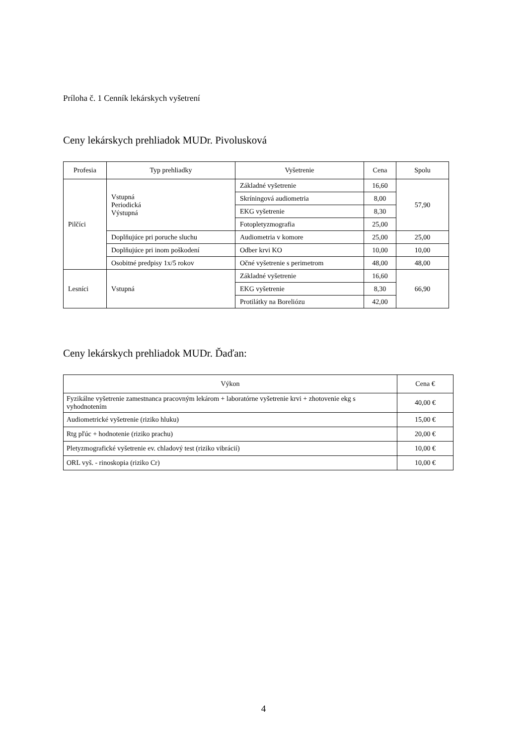Príloha č. 1 Cenník lekárskych vyšetrení
Ceny lekárskych prehliadok MUDr. Pivolusková
| Profesia | Typ prehliadky | Vyšetrenie | Cena | Spolu |
| --- | --- | --- | --- | --- |
| Pilčíci | Vstupná Periodická Výstupná | Základné vyšetrenie | 16,60 | 57,90 |
| | | Skríningová audiometria | 8,00 | |
| | | EKG vyšetrenie | 8,30 | |
| | | Fotopletyzmografia | 25,00 | |
| | Doplňujúce pri poruche sluchu | Audiometria v komore | 25,00 | 25,00 |
| | Doplňujúce pri inom poškodení | Odber krvi KO | 10,00 | 10,00 |
| | Osobitné predpisy 1x/5 rokov | Očné vyšetrenie s perimetrom | 48,00 | 48,00 |
| Lesníci | Vstupná | Základné vyšetrenie | 16,60 | 66,90 |
| | | EKG vyšetrenie | 8,30 | |
| | | Protilátky na Boreliózu | 42,00 | |
Ceny lekárskych prehliadok MUDr. Ďaďan:
| Výkon | Cena € |
| --- | --- |
| Fyzikálne vyšetrenie zamestnanca pracovným lekárom + laboratórne vyšetrenie krvi + zhotovenie ekg s vyhodnotením | 40,00 € |
| Audiometrické vyšetrenie (riziko hluku) | 15,00 € |
| Rtg pľúc + hodnotenie (riziko prachu) | 20,00 € |
| Pletyzmografické vyšetrenie ev. chladový test (riziko vibrácií) | 10,00 € |
| ORL vyš. - rinoskopia (riziko Cr) | 10,00 € |
4